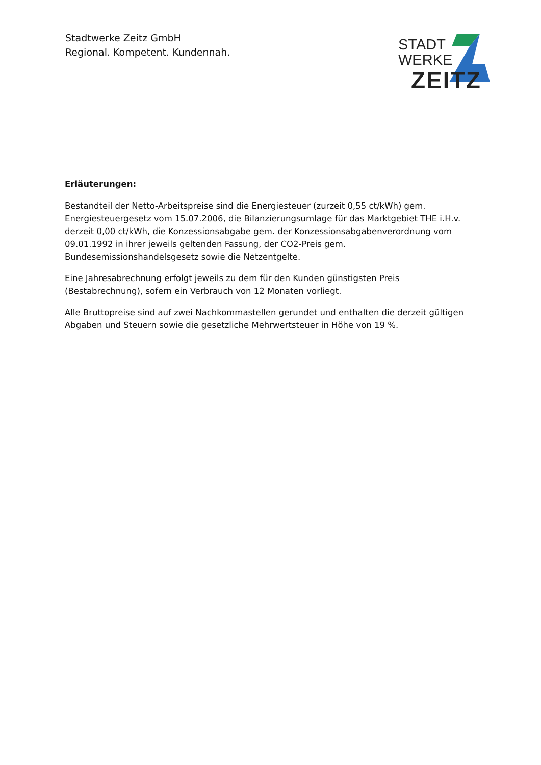Stadtwerke Zeitz GmbH
Regional. Kompetent. Kundennah.
STADT
WERKE
ZEITZ
Erläuterungen:
Bestandteil der Netto-Arbeitspreise sind die Energiesteuer (zurzeit 0,55 ct/kWh) gem. Energiesteuergesetz vom 15.07.2006, die Bilanzierungsumlage für das Marktgebiet THE i.H.v. derzeit 0,00 ct/kWh, die Konzessionsabgabe gem. der Konzessionsabgabenverordnung vom 09.01.1992 in ihrer jeweils geltenden Fassung, der CO2-Preis gem. Bundesemissionshandelsgesetz sowie die Netzentgelte.
Eine Jahresabrechnung erfolgt jeweils zu dem für den Kunden günstigsten Preis (Bestabrechnung), sofern ein Verbrauch von 12 Monaten vorliegt.
Alle Bruttopreise sind auf zwei Nachkommastellen gerundet und enthalten die derzeit gültigen Abgaben und Steuern sowie die gesetzliche Mehrwertsteuer in Höhe von 19 %.